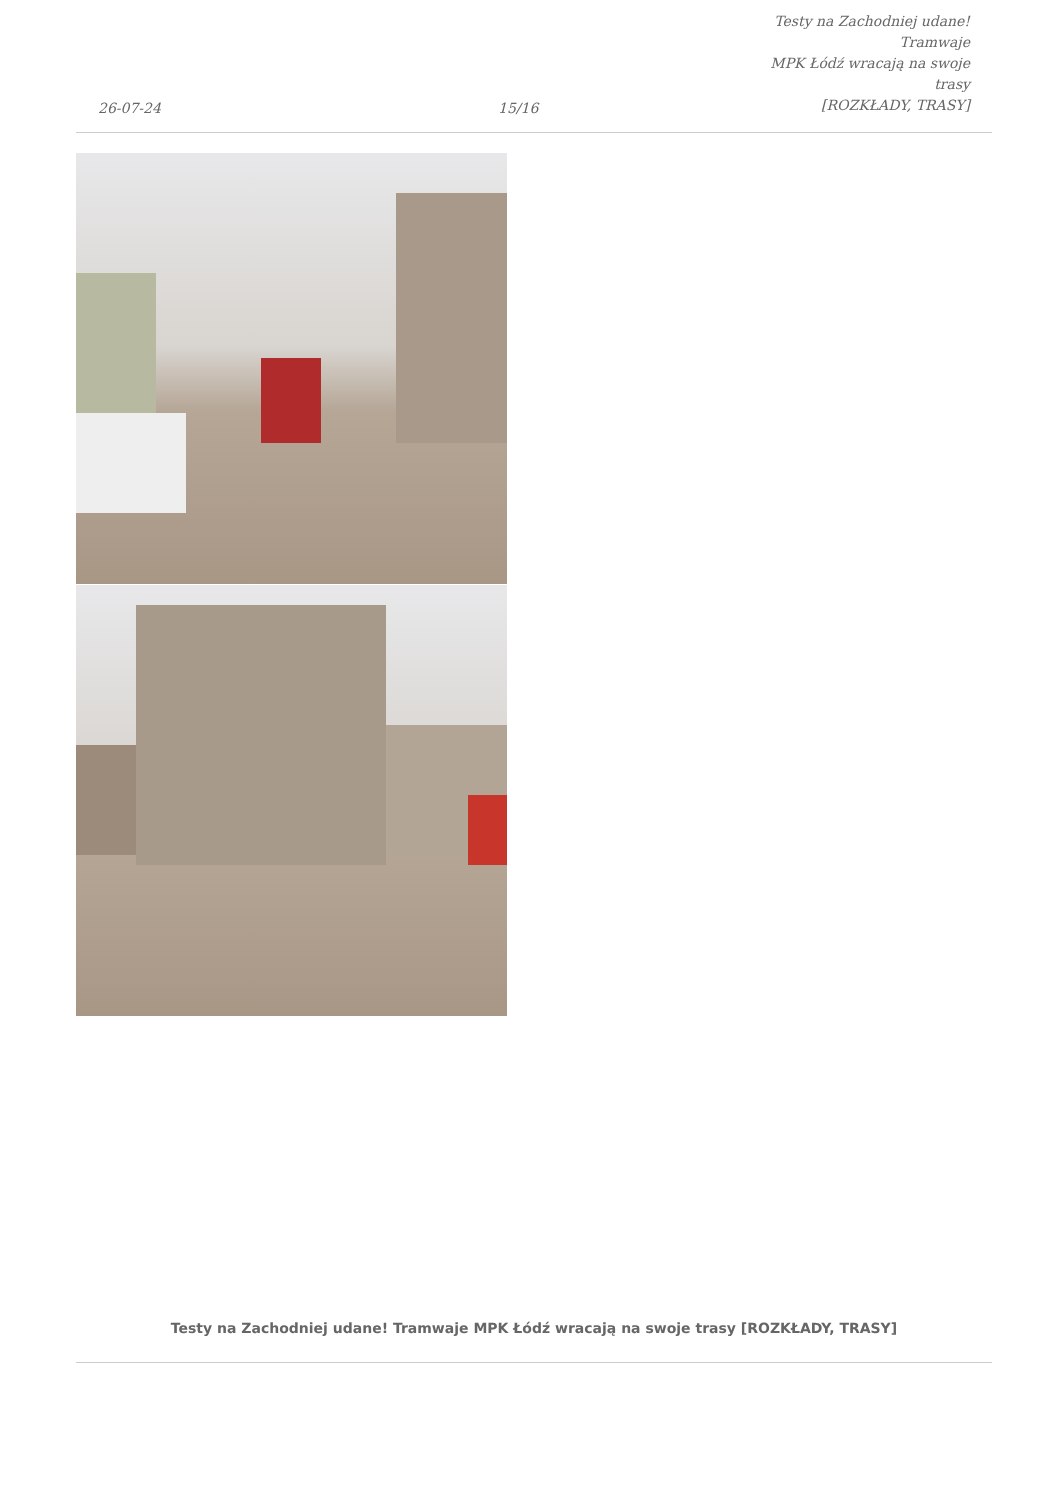26-07-24
15/16
Testy na Zachodniej udane! Tramwaje
MPK Łódź wracają na swoje trasy
[ROZKŁADY, TRASY]
Testy na Zachodniej udane! Tramwaje MPK Łódź wracają na swoje trasy [ROZKŁADY, TRASY]